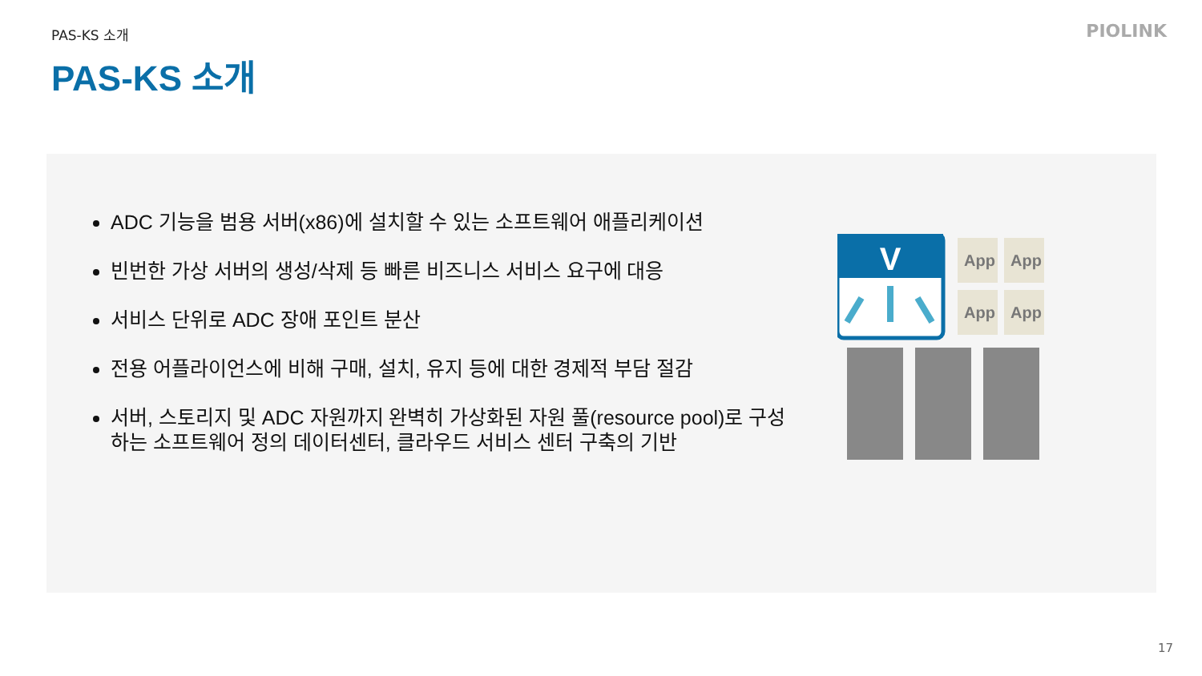PAS-KS 소개 PIOLINK
PAS-KS 소개
ADC 기능을 범용 서버(x86)에 설치할 수 있는 소프트웨어 애플리케이션
빈번한 가상 서버의 생성/삭제 등 빠른 비즈니스 서비스 요구에 대응
서비스 단위로 ADC 장애 포인트 분산
전용 어플라이언스에 비해 구매, 설치, 유지 등에 대한 경제적 부담 절감
서버, 스토리지 및 ADC 자원까지 완벽히 가상화된 자원 풀(resource pool)로 구성하는 소프트웨어 정의 데이터센터, 클라우드 서비스 센터 구축의 기반
V
App
App
App
App
17